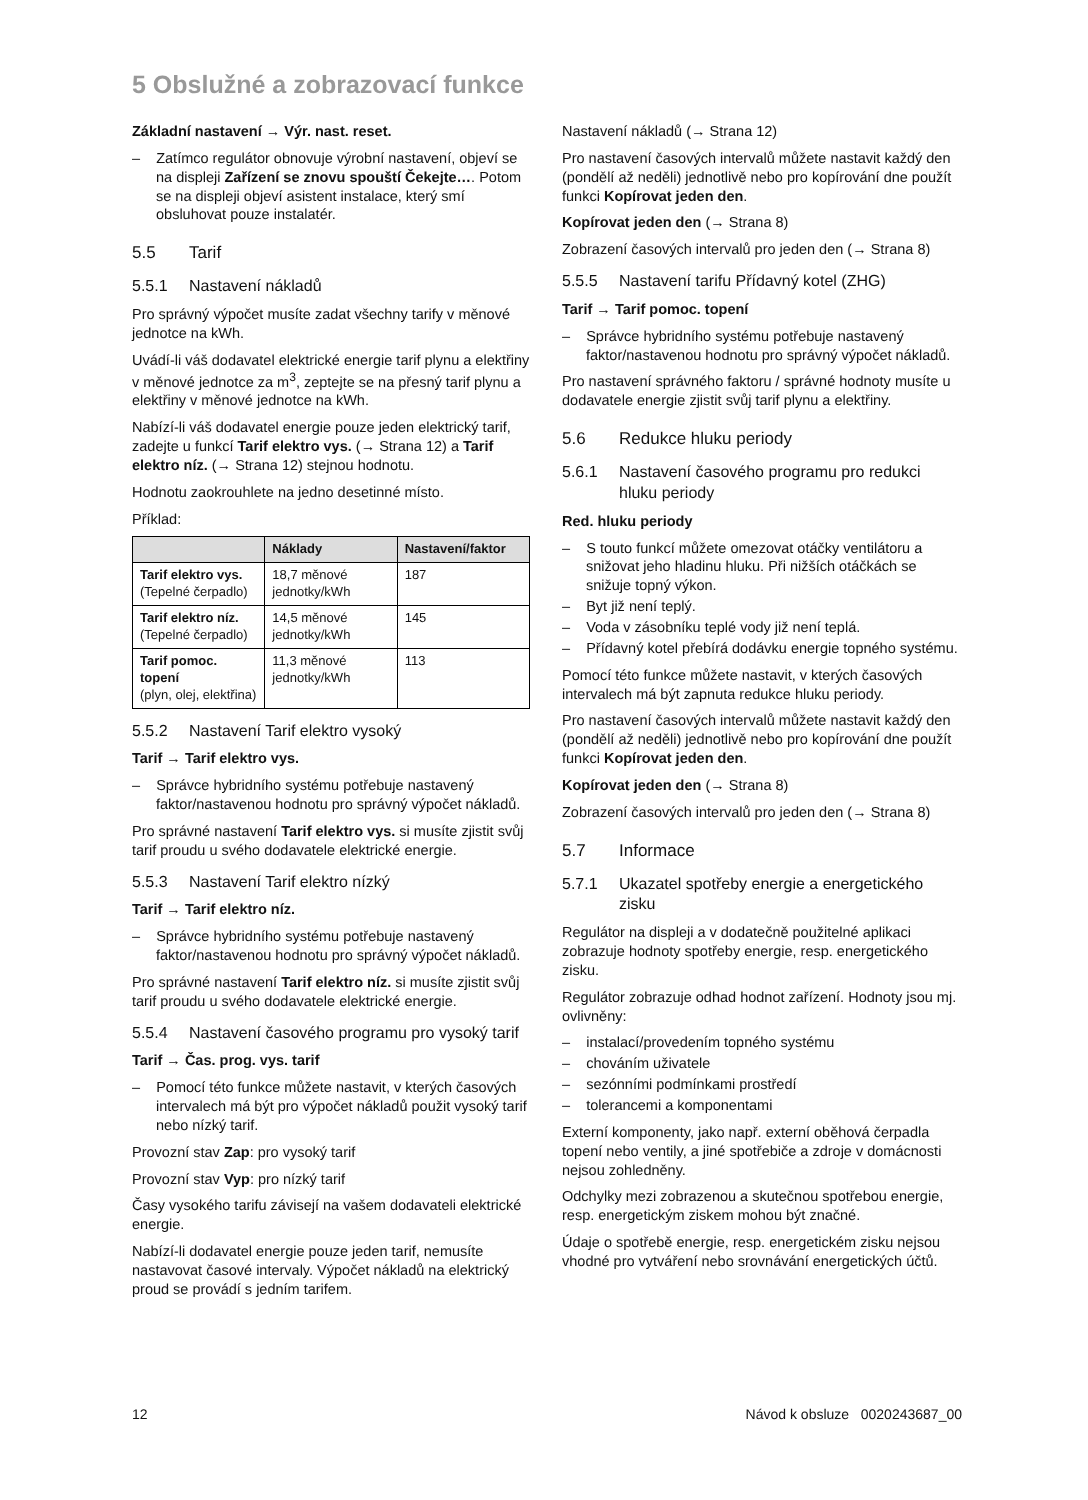5 Obslužné a zobrazovací funkce
Základní nastavení → Výr. nast. reset.
– Zatímco regulátor obnovuje výrobní nastavení, objeví se na displeji Zařízení se znovu spouští Čekejte…. Potom se na displeji objeví asistent instalace, který smí obsluhovat pouze instalatér.
5.5 Tarif
5.5.1 Nastavení nákladů
Pro správný výpočet musíte zadat všechny tarify v měnové jednotce na kWh.
Uvádí-li váš dodavatel elektrické energie tarif plynu a elektřiny v měnové jednotce za m<sup>3</sup>, zeptejte se na přesný tarif plynu a elektřiny v měnové jednotce na kWh.
Nabízí-li váš dodavatel energie pouze jeden elektrický tarif, zadejte u funkcí Tarif elektro vys. (→ Strana 12) a Tarif elektro níz. (→ Strana 12) stejnou hodnotu.
Hodnotu zaokrouhlete na jedno desetinné místo.
Příklad:
| | Náklady | Nastavení/faktor |
| --- | --- | --- |
| Tarif elektro vys. (Tepelné čerpadlo) | 18,7 měnové jednotky/kWh | 187 |
| Tarif elektro níz. (Tepelné čerpadlo) | 14,5 měnové jednotky/kWh | 145 |
| Tarif pomoc. topení (plyn, olej, elektřina) | 11,3 měnové jednotky/kWh | 113 |
5.5.2 Nastavení Tarif elektro vysoký
Tarif → Tarif elektro vys.
– Správce hybridního systému potřebuje nastavený faktor/nastavenou hodnotu pro správný výpočet nákladů.
Pro správné nastavení Tarif elektro vys. si musíte zjistit svůj tarif proudu u svého dodavatele elektrické energie.
5.5.3 Nastavení Tarif elektro nízký
Tarif → Tarif elektro níz.
– Správce hybridního systému potřebuje nastavený faktor/nastavenou hodnotu pro správný výpočet nákladů.
Pro správné nastavení Tarif elektro níz. si musíte zjistit svůj tarif proudu u svého dodavatele elektrické energie.
5.5.4 Nastavení časového programu pro vysoký tarif
Tarif → Čas. prog. vys. tarif
– Pomocí této funkce můžete nastavit, v kterých časových intervalech má být pro výpočet nákladů použit vysoký tarif nebo nízký tarif.
Provozní stav Zap: pro vysoký tarif
Provozní stav Vyp: pro nízký tarif
Časy vysokého tarifu závisejí na vašem dodavateli elektrické energie.
Nabízí-li dodavatel energie pouze jeden tarif, nemusíte nastavovat časové intervaly. Výpočet nákladů na elektrický proud se provádí s jedním tarifem.
Nastavení nákladů (→ Strana 12)
Pro nastavení časových intervalů můžete nastavit každý den (pondělí až neděli) jednotlivě nebo pro kopírování dne použít funkci Kopírovat jeden den.
Kopírovat jeden den (→ Strana 8)
Zobrazení časových intervalů pro jeden den (→ Strana 8)
5.5.5 Nastavení tarifu Přídavný kotel (ZHG)
Tarif → Tarif pomoc. topení
– Správce hybridního systému potřebuje nastavený faktor/nastavenou hodnotu pro správný výpočet nákladů.
Pro nastavení správného faktoru / správné hodnoty musíte u dodavatele energie zjistit svůj tarif plynu a elektřiny.
5.6 Redukce hluku periody
5.6.1 Nastavení časového programu pro redukci hluku periody
Red. hluku periody
– S touto funkcí můžete omezovat otáčky ventilátoru a snižovat jeho hladinu hluku. Při nižších otáčkách se snižuje topný výkon.
– Byt již není teplý.
– Voda v zásobníku teplé vody již není teplá.
– Přídavný kotel přebírá dodávku energie topného systému.
Pomocí této funkce můžete nastavit, v kterých časových intervalech má být zapnuta redukce hluku periody.
Pro nastavení časových intervalů můžete nastavit každý den (pondělí až neděli) jednotlivě nebo pro kopírování dne použít funkci Kopírovat jeden den.
Kopírovat jeden den (→ Strana 8)
Zobrazení časových intervalů pro jeden den (→ Strana 8)
5.7 Informace
5.7.1 Ukazatel spotřeby energie a energetického zisku
Regulátor na displeji a v dodatečně použitelné aplikaci zobrazuje hodnoty spotřeby energie, resp. energetického zisku.
Regulátor zobrazuje odhad hodnot zařízení. Hodnoty jsou mj. ovlivněny:
– instalací/provedením topného systému
– chováním uživatele
– sezónními podmínkami prostředí
– tolerancemi a komponentami
Externí komponenty, jako např. externí oběhová čerpadla topení nebo ventily, a jiné spotřebiče a zdroje v domácnosti nejsou zohledněny.
Odchylky mezi zobrazenou a skutečnou spotřebou energie, resp. energetickým ziskem mohou být značné.
Údaje o spotřebě energie, resp. energetickém zisku nejsou vhodné pro vytváření nebo srovnávání energetických účtů.
12 Návod k obsluze 0020243687_00